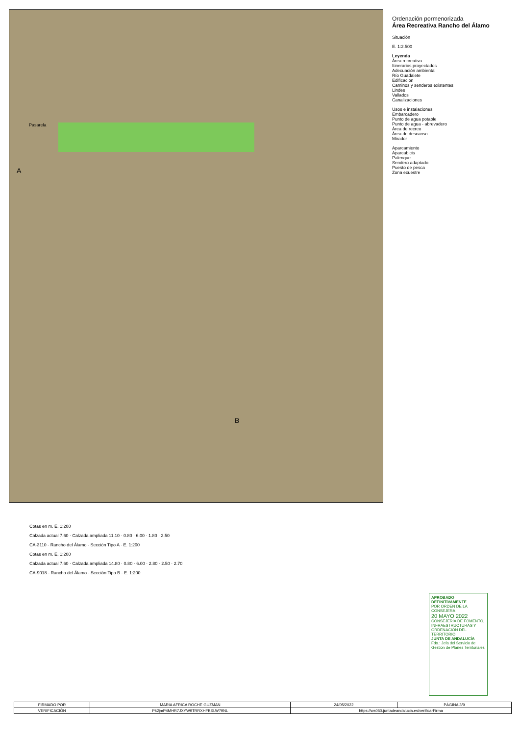Pasarela
A
B
Ordenación pormenorizada
Área Recreativa Rancho del Álamo
Situación
E. 1:2.500
Leyenda
Área recreativa
Itinerarios proyectados
Adecuación ambiental
Río Guadalete
Edificación
Caminos y senderos existentes
Lindes
Vallados
Canalizaciones
Usos e instalaciones
Embarcadero
Punto de agua potable
Punto de agua - abrevadero
Área de recreo
Área de descanso
Mirador
Aparcamiento
Aparcabicis
Palenque
Sendero adaptado
Puesto de pesca
Zona ecuestre
Cotas en m. E. 1:200
Calzada actual 7.60 · Calzada ampliada 11.10 · 0.80 · 6.00 · 1.80 · 2.50
CA-3110 - Rancho del Álamo · Sección Tipo A · E. 1:200
Cotas en m. E. 1:200
Calzada actual 7.60 · Calzada ampliada 14.80 · 0.80 · 6.00 · 2.80 · 2.50 · 2.70
CA-9018 - Rancho del Álamo · Sección Tipo B · E. 1:200
APROBADO DEFINITIVAMENTE
POR ORDEN DE LA CONSEJERA
20 MAYO 2022
CONSEJERÍA DE FOMENTO, INFRAESTRUCTURAS Y ORDENACIÓN DEL TERRITORIO
JUNTA DE ANDALUCÍA
Fdo.: Jefa del Servicio de Gestión de Planes Territoriales
| FIRMADO POR | MARIA AFRICA ROCHE GUZMAN | | 24/05/2022 | PÁGINA 3/9 |
| VERIFICACIÓN | Pk2jmP4MHR7JXYW9TRRXHFBXLW79NL | https://ws050.juntadeandalucia.es/verificarFirma | | |